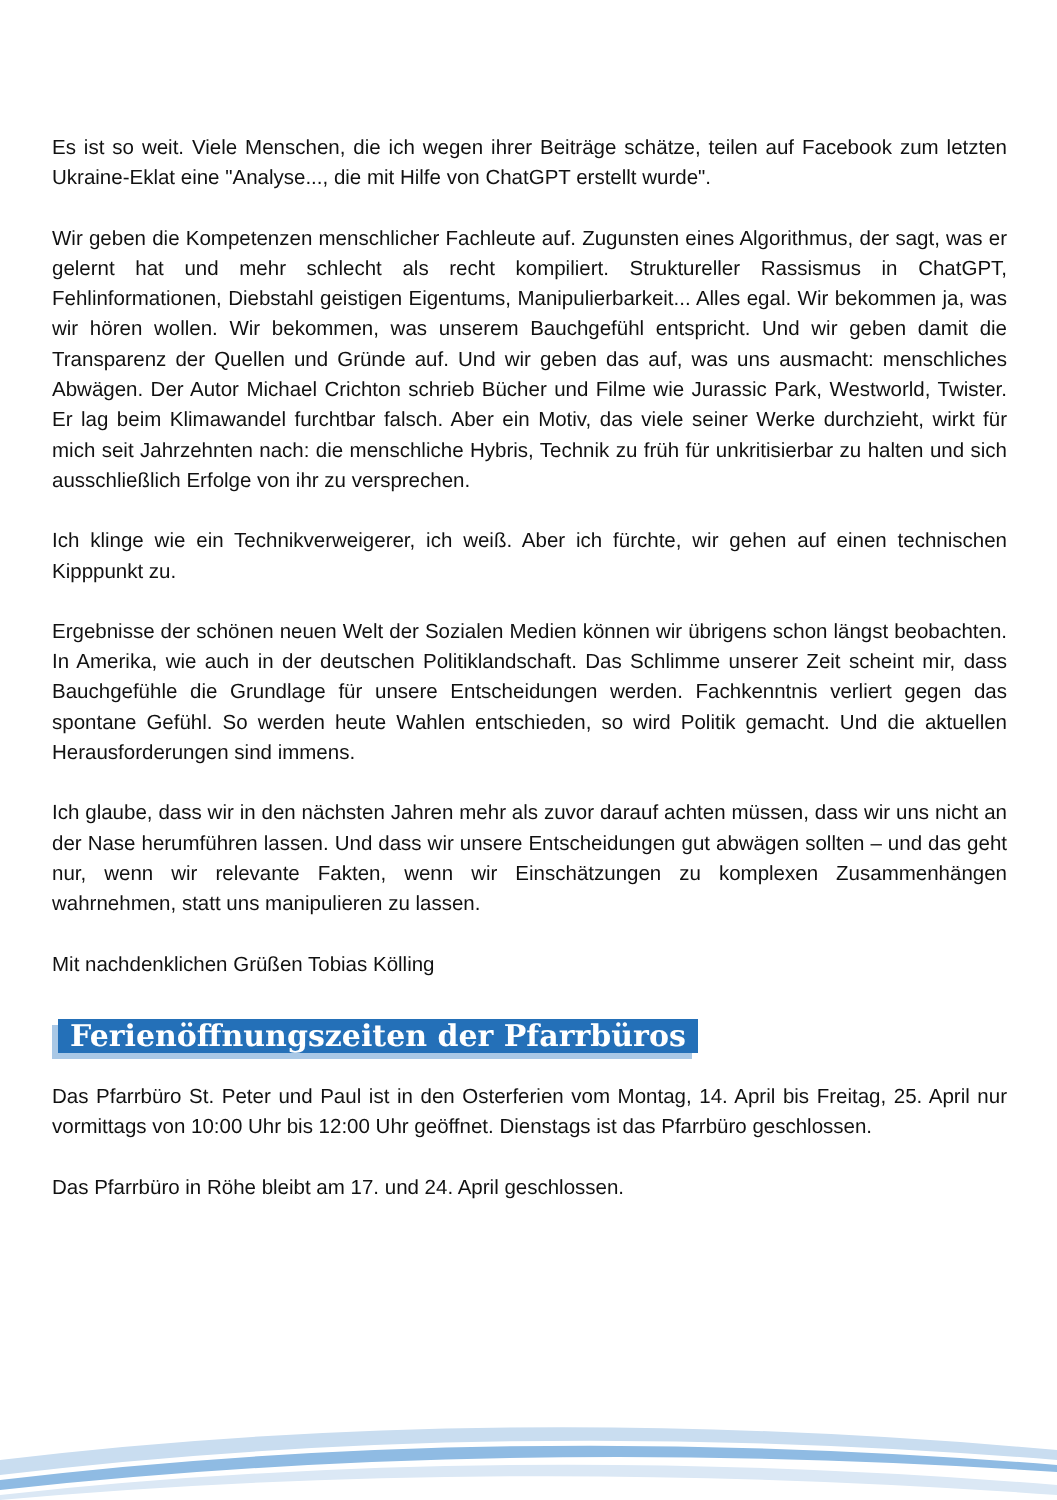Es ist so weit. Viele Menschen, die ich wegen ihrer Beiträge schätze, teilen auf Facebook zum letzten Ukraine-Eklat eine "Analyse..., die mit Hilfe von ChatGPT erstellt wurde".
Wir geben die Kompetenzen menschlicher Fachleute auf. Zugunsten eines Algorithmus, der sagt, was er gelernt hat und mehr schlecht als recht kompiliert. Struktureller Rassismus in ChatGPT, Fehlinformationen, Diebstahl geistigen Eigentums, Manipulierbarkeit... Alles egal. Wir bekommen ja, was wir hören wollen. Wir bekommen, was unserem Bauchgefühl entspricht. Und wir geben damit die Transparenz der Quellen und Gründe auf. Und wir geben das auf, was uns ausmacht: menschliches Abwägen. Der Autor Michael Crichton schrieb Bücher und Filme wie Jurassic Park, Westworld, Twister. Er lag beim Klimawandel furchtbar falsch. Aber ein Motiv, das viele seiner Werke durchzieht, wirkt für mich seit Jahrzehnten nach: die menschliche Hybris, Technik zu früh für unkritisierbar zu halten und sich ausschließlich Erfolge von ihr zu versprechen.
Ich klinge wie ein Technikverweigerer, ich weiß. Aber ich fürchte, wir gehen auf einen technischen Kipppunkt zu.
Ergebnisse der schönen neuen Welt der Sozialen Medien können wir übrigens schon längst beobachten. In Amerika, wie auch in der deutschen Politiklandschaft. Das Schlimme unserer Zeit scheint mir, dass Bauchgefühle die Grundlage für unsere Entscheidungen werden. Fachkenntnis verliert gegen das spontane Gefühl. So werden heute Wahlen entschieden, so wird Politik gemacht. Und die aktuellen Herausforderungen sind immens.
Ich glaube, dass wir in den nächsten Jahren mehr als zuvor darauf achten müssen, dass wir uns nicht an der Nase herumführen lassen. Und dass wir unsere Entscheidungen gut abwägen sollten – und das geht nur, wenn wir relevante Fakten, wenn wir Einschätzungen zu komplexen Zusammenhängen wahrnehmen, statt uns manipulieren zu lassen.
Mit nachdenklichen Grüßen Tobias Kölling
Ferienöffnungszeiten der Pfarrbüros
Das Pfarrbüro St. Peter und Paul ist in den Osterferien vom Montag, 14. April bis Freitag, 25. April nur vormittags von 10:00 Uhr bis 12:00 Uhr geöffnet. Dienstags ist das Pfarrbüro geschlossen.
Das Pfarrbüro in Röhe bleibt am 17. und 24. April geschlossen.